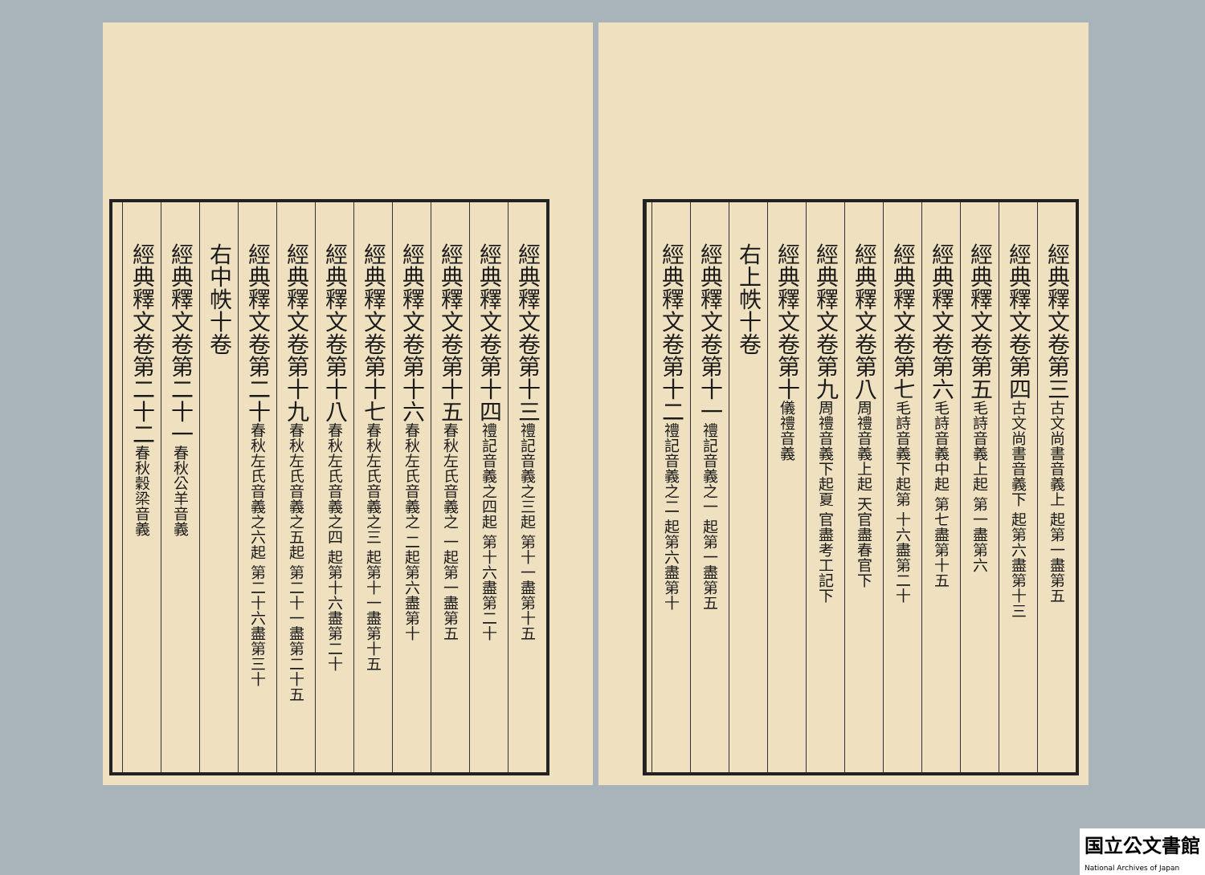經典釋文卷第三古文尚書音義上 起第一盡第五
經典釋文卷第四古文尚書音義下 起第六盡第十三
經典釋文卷第五毛詩音義上起 第一盡第六
經典釋文卷第六毛詩音義中起 第七盡第十五
經典釋文卷第七毛詩音義下起第 十六盡第二十
經典釋文卷第八周禮音義上起 天官盡春官下
經典釋文卷第九周禮音義下起夏 官盡考工記下
經典釋文卷第十儀禮音義
右上帙十卷
經典釋文卷第十一禮記音義之一 起第一盡第五
經典釋文卷第十二禮記音義之二 起第六盡第十
經典釋文卷第十三禮記音義之三起 第十一盡第十五
經典釋文卷第十四禮記音義之四起 第十六盡第二十
經典釋文卷第十五春秋左氏音義之 一起第一盡第五
經典釋文卷第十六春秋左氏音義之 二起第六盡第十
經典釋文卷第十七春秋左氏音義之三 起第十一盡第十五
經典釋文卷第十八春秋左氏音義之四 起第十六盡第二十
經典釋文卷第十九春秋左氏音義之五起 第二十一盡第二十五
經典釋文卷第二十春秋左氏音義之六起 第二十六盡第三十
右中帙十卷
經典釋文卷第二十一春秋公羊音義
經典釋文卷第二十二春秋穀梁音義
国立公文書館
National Archives of Japan